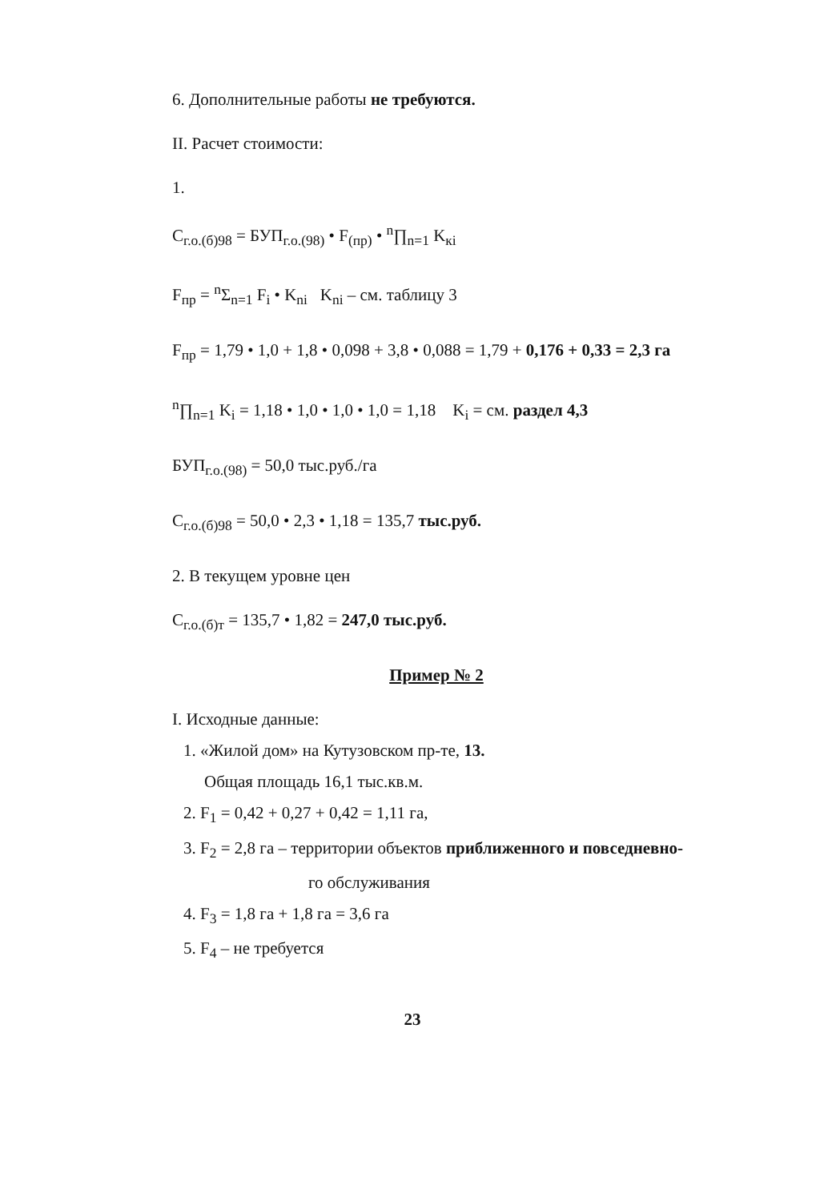6. Дополнительные работы не требуются.
II. Расчет стоимости:
1.
C<sub>г.о.(б)98</sub> = БУП<sub>г.о.(98)</sub> • F<sub>(пр)</sub> • <sup>n</sup>∏<sub>n=1</sub> K<sub>кi</sub>
F<sub>пр</sub> = <sup>n</sup>Σ<sub>n=1</sub> F<sub>i</sub> • K<sub>ni</sub> K<sub>ni</sub> – см. таблицу 3
F<sub>пр</sub> = 1,79 • 1,0 + 1,8 • 0,098 + 3,8 • 0,088 = 1,79 + 0,176 + 0,33 = 2,3 га
<sup>n</sup>∏<sub>n=1</sub> K<sub>i</sub> = 1,18 • 1,0 • 1,0 • 1,0 = 1,18 K<sub>i</sub> = см. раздел 4,3
БУП<sub>г.о.(98)</sub> = 50,0 тыс.руб./га
C<sub>г.о.(б)98</sub> = 50,0 • 2,3 • 1,18 = 135,7 тыс.руб.
2. В текущем уровне цен
C<sub>г.о.(б)т</sub> = 135,7 • 1,82 = 247,0 тыс.руб.
Пример № 2
I. Исходные данные:
1. «Жилой дом» на Кутузовском пр-те, 13.
Общая площадь 16,1 тыс.кв.м.
2. F<sub>1</sub> = 0,42 + 0,27 + 0,42 = 1,11 га,
3. F<sub>2</sub> = 2,8 га – территории объектов приближенного и повседневно-
го обслуживания
4. F<sub>3</sub> = 1,8 га + 1,8 га = 3,6 га
5. F<sub>4</sub> – не требуется
23